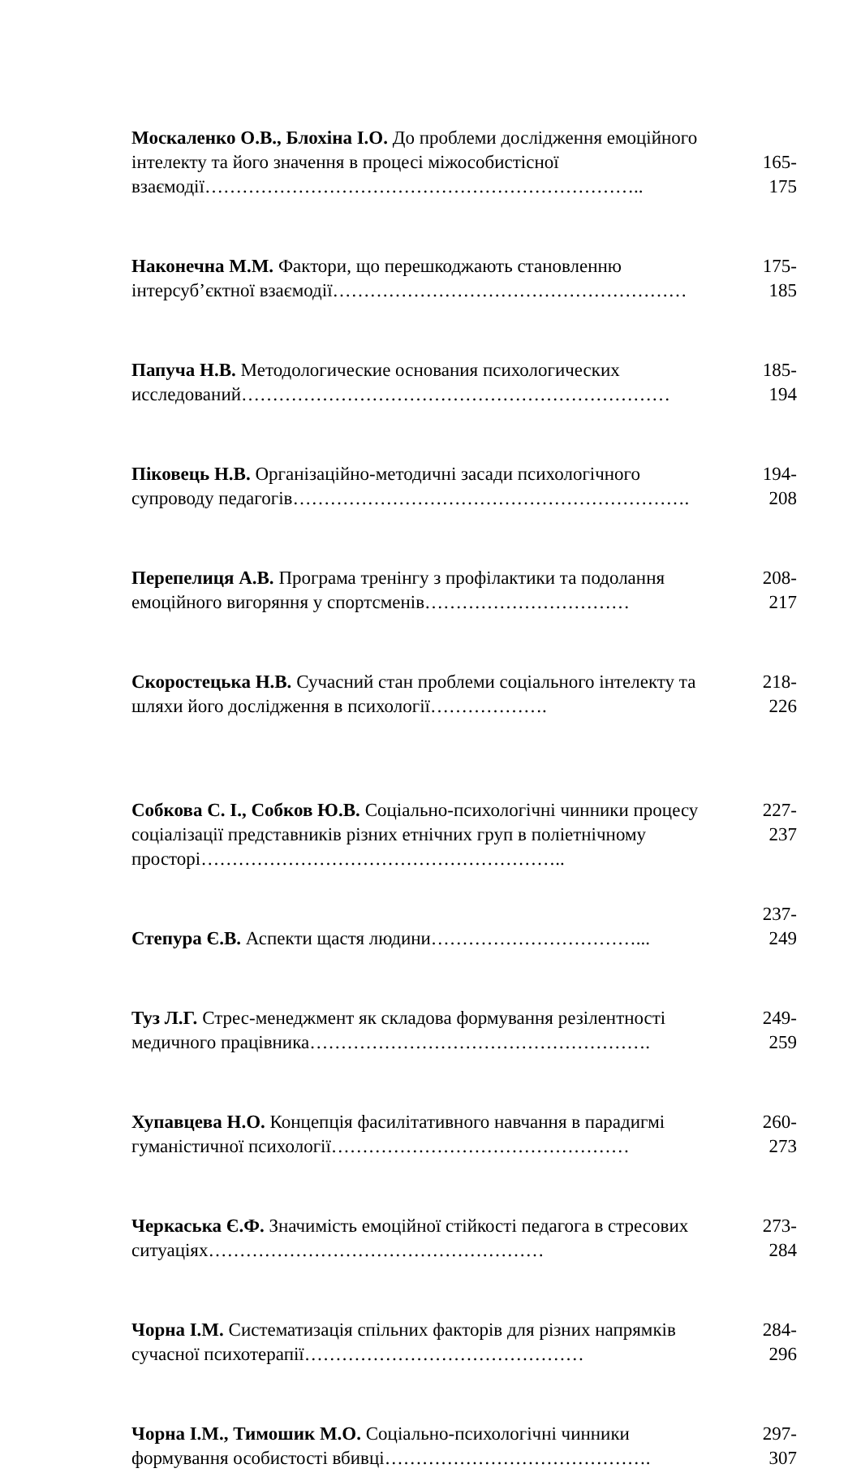| Москаленко О.В., Блохіна І.О. До проблеми дослідження емоційного інтелекту та його значення в процесі міжособистісної взаємодії…………………………………………………………….. | 165- 175 |
| Наконечна М.М. Фактори, що перешкоджають становленню інтерсуб’єктної взаємодії………………………………………………… | 175- 185 |
| Папуча Н.В. Методологические основания психологических исследований…………………………………………………………… | 185- 194 |
| Піковець Н.В. Організаційно-методичні засади психологічного супроводу педагогів………………………………………………………. | 194- 208 |
| Перепелиця А.В. Програма тренінгу з профілактики та подолання емоційного вигоряння у спортсменів…………………………… | 208- 217 |
| Скоростецька Н.В. Сучасний стан проблеми соціального інтелекту та шляхи його дослідження в психології………………. | 218- 226 |
| Собкова С. І., Собков Ю.В. Соціально-психологічні чинники процесу соціалізації представників різних етнічних груп в поліетнічному просторі………………………………………………….. | 227- 237 |
| Степура Є.В. Аспекти щастя людини……………………………... | 237- 249 |
| Туз Л.Г. Стрес-менеджмент як складова формування резілентності медичного працівника………………………………………………. | 249- 259 |
| Хупавцева Н.О. Концепція фасилітативного навчання в парадигмі гуманістичної психології………………………………………… | 260- 273 |
| Черкаська Є.Ф. Значимість емоційної стійкості педагога в стресових ситуаціях……………………………………………… | 273- 284 |
| Чорна І.М. Систематизація спільних факторів для різних напрямків сучасної психотерапії……………………………………… | 284- 296 |
| Чорна І.М., Тимошик М.О. Соціально-психологічні чинники формування особистості вбивці……………………………………. | 297- 307 |